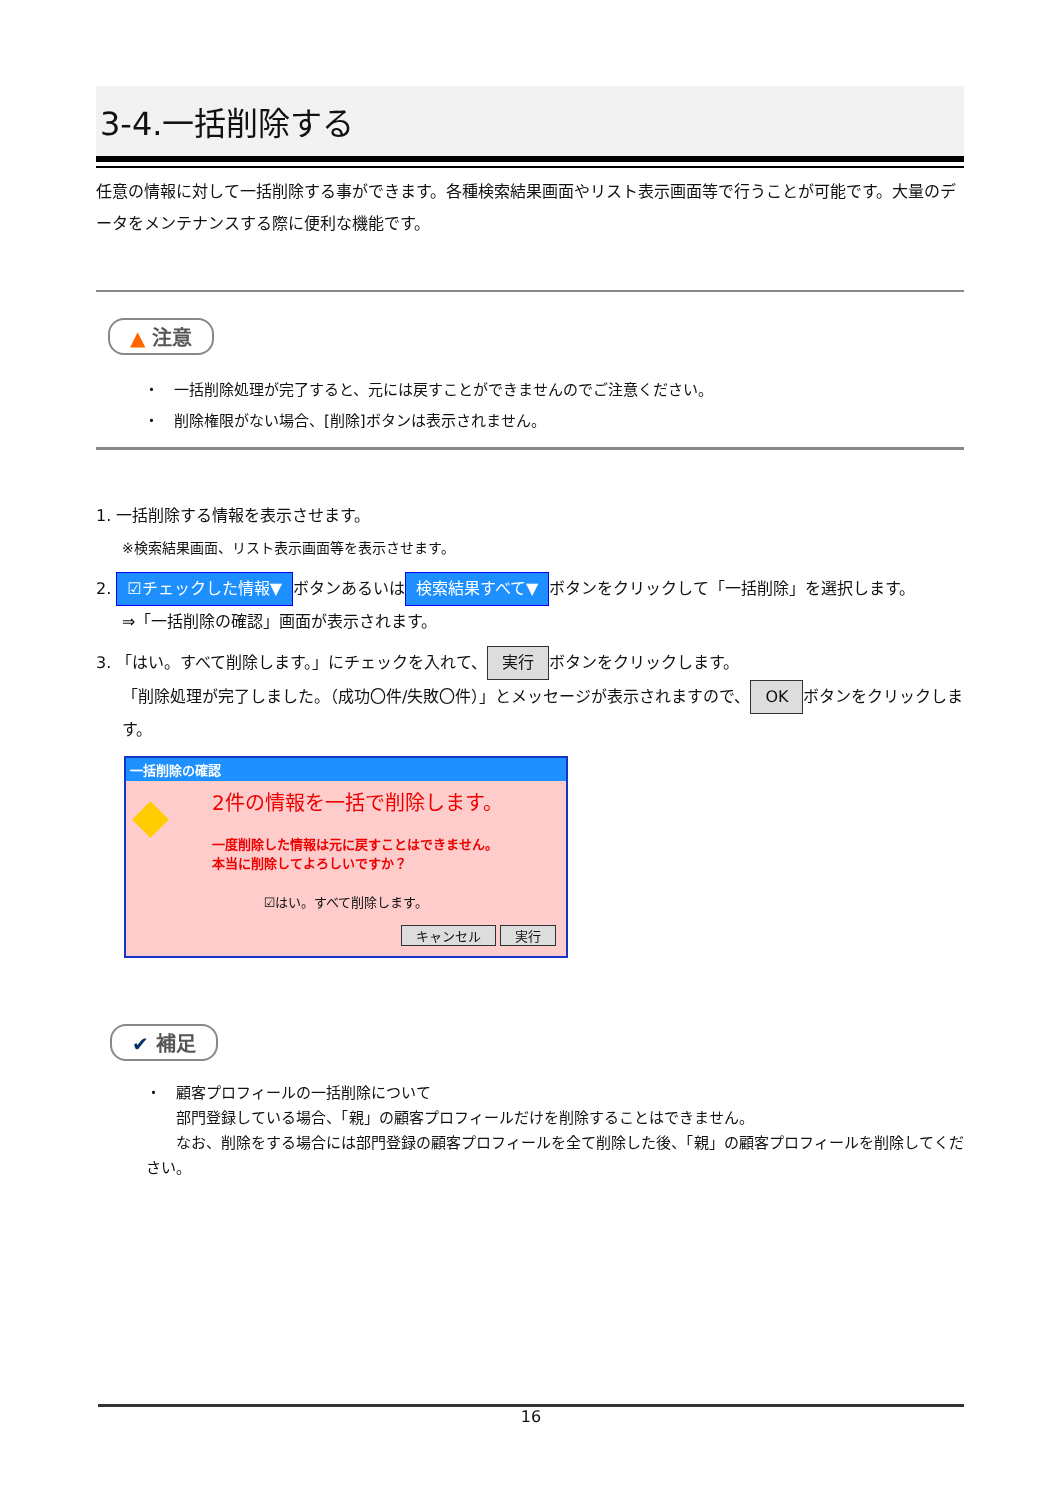3-4.一括削除する
任意の情報に対して一括削除する事ができます。各種検索結果画面やリスト表示画面等で行うことが可能です。大量のデータをメンテナンスする際に便利な機能です。
▲ 注意
・　一括削除処理が完了すると、元には戻すことができませんのでご注意ください。
・　削除権限がない場合、[削除]ボタンは表示されません。
1. 一括削除する情報を表示させます。
※検索結果画面、リスト表示画面等を表示させます。
2. ☑チェックした情報▼ ボタンあるいは 検索結果すべて▼ ボタンをクリックして「一括削除」を選択します。
⇒「一括削除の確認」画面が表示されます。
3. 「はい。すべて削除します。」にチェックを入れて、 実行 ボタンをクリックします。
「削除処理が完了しました。（成功〇件/失敗〇件）」とメッセージが表示されますので、 OK ボタンをクリックします。
一括削除の確認
◆
2件の情報を一括で削除します。
一度削除した情報は元に戻すことはできません。
本当に削除してよろしいですか？
☑はい。すべて削除します。
キャンセル 実行
✔ 補足
・　顧客プロフィールの一括削除について
　　部門登録している場合、「親」の顧客プロフィールだけを削除することはできません。
　　なお、削除をする場合には部門登録の顧客プロフィールを全て削除した後、「親」の顧客プロフィールを削除してください。
16